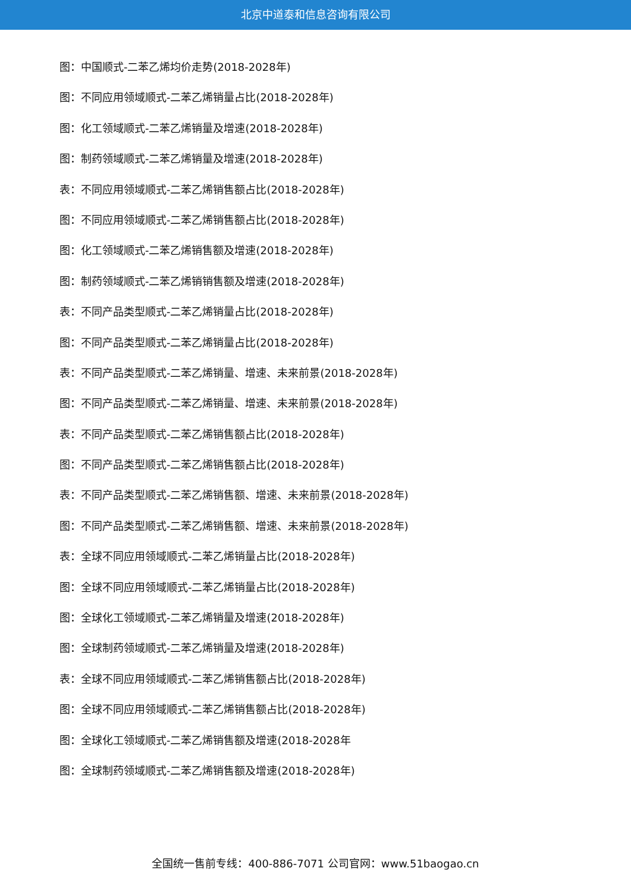北京中道泰和信息咨询有限公司
图：中国顺式-二苯乙烯均价走势(2018-2028年)
图：不同应用领域顺式-二苯乙烯销量占比(2018-2028年)
图：化工领域顺式-二苯乙烯销量及增速(2018-2028年)
图：制药领域顺式-二苯乙烯销量及增速(2018-2028年)
表：不同应用领域顺式-二苯乙烯销售额占比(2018-2028年)
图：不同应用领域顺式-二苯乙烯销售额占比(2018-2028年)
图：化工领域顺式-二苯乙烯销售额及增速(2018-2028年)
图：制药领域顺式-二苯乙烯销销售额及增速(2018-2028年)
表：不同产品类型顺式-二苯乙烯销量占比(2018-2028年)
图：不同产品类型顺式-二苯乙烯销量占比(2018-2028年)
表：不同产品类型顺式-二苯乙烯销量、增速、未来前景(2018-2028年)
图：不同产品类型顺式-二苯乙烯销量、增速、未来前景(2018-2028年)
表：不同产品类型顺式-二苯乙烯销售额占比(2018-2028年)
图：不同产品类型顺式-二苯乙烯销售额占比(2018-2028年)
表：不同产品类型顺式-二苯乙烯销售额、增速、未来前景(2018-2028年)
图：不同产品类型顺式-二苯乙烯销售额、增速、未来前景(2018-2028年)
表：全球不同应用领域顺式-二苯乙烯销量占比(2018-2028年)
图：全球不同应用领域顺式-二苯乙烯销量占比(2018-2028年)
图：全球化工领域顺式-二苯乙烯销量及增速(2018-2028年)
图：全球制药领域顺式-二苯乙烯销量及增速(2018-2028年)
表：全球不同应用领域顺式-二苯乙烯销售额占比(2018-2028年)
图：全球不同应用领域顺式-二苯乙烯销售额占比(2018-2028年)
图：全球化工领域顺式-二苯乙烯销售额及增速(2018-2028年
图：全球制药领域顺式-二苯乙烯销售额及增速(2018-2028年)
全国统一售前专线：400-886-7071 公司官网：www.51baogao.cn